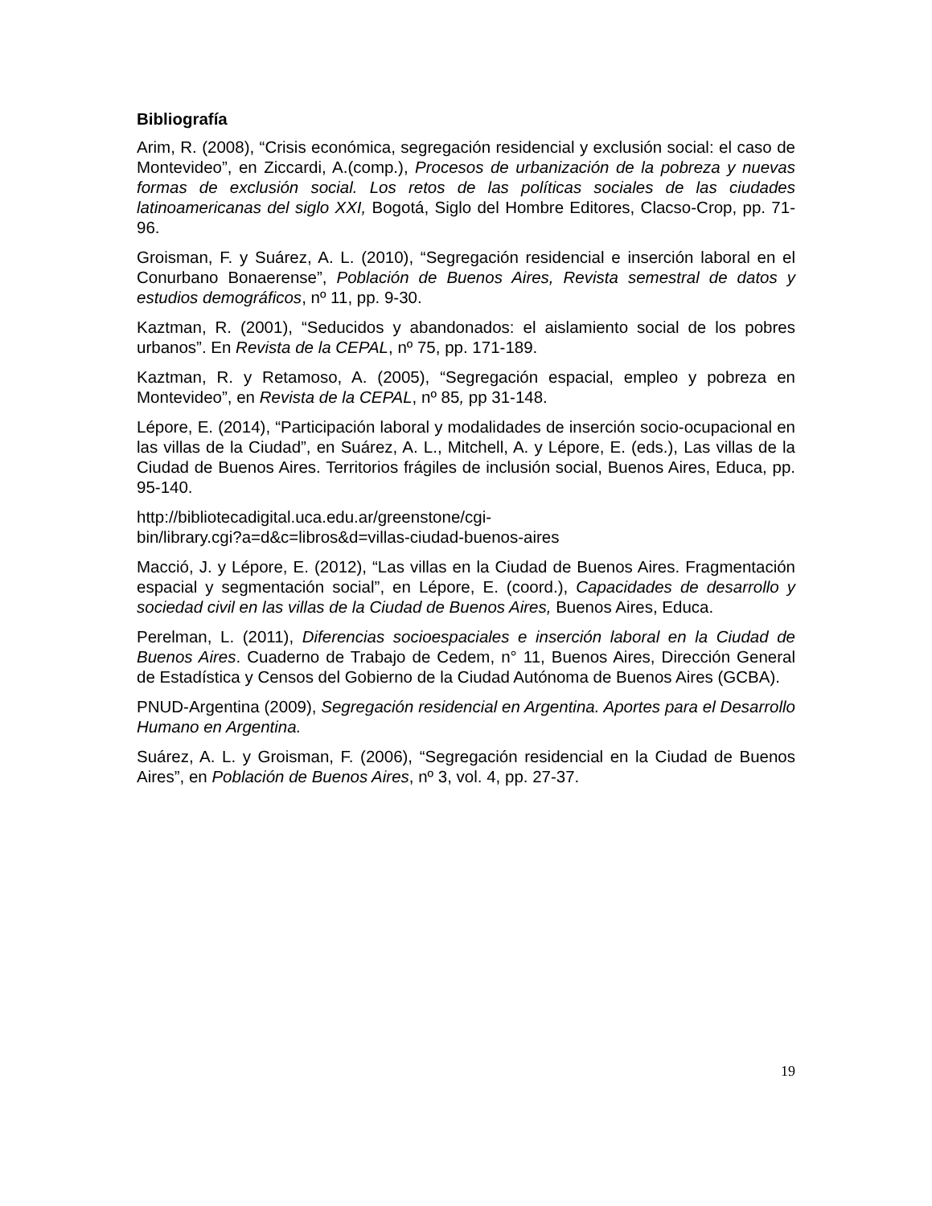Bibliografía
Arim, R. (2008), “Crisis económica, segregación residencial y exclusión social: el caso de Montevideo”, en Ziccardi, A.(comp.), Procesos de urbanización de la pobreza y nuevas formas de exclusión social. Los retos de las políticas sociales de las ciudades latinoamericanas del siglo XXI, Bogotá, Siglo del Hombre Editores, Clacso-Crop, pp. 71-96.
Groisman, F. y Suárez, A. L. (2010), “Segregación residencial e inserción laboral en el Conurbano Bonaerense”, Población de Buenos Aires, Revista semestral de datos y estudios demográficos, nº 11, pp. 9-30.
Kaztman, R. (2001), “Seducidos y abandonados: el aislamiento social de los pobres urbanos”. En Revista de la CEPAL, nº 75, pp. 171-189.
Kaztman, R. y Retamoso, A. (2005), “Segregación espacial, empleo y pobreza en Montevideo”, en Revista de la CEPAL, nº 85, pp 31-148.
Lépore, E. (2014), “Participación laboral y modalidades de inserción socio-ocupacional en las villas de la Ciudad”, en Suárez, A. L., Mitchell, A. y Lépore, E. (eds.), Las villas de la Ciudad de Buenos Aires. Territorios frágiles de inclusión social, Buenos Aires, Educa, pp. 95-140.
http://bibliotecadigital.uca.edu.ar/greenstone/cgi-
bin/library.cgi?a=d&c=libros&d=villas-ciudad-buenos-aires
Macció, J. y Lépore, E. (2012), “Las villas en la Ciudad de Buenos Aires. Fragmentación espacial y segmentación social”, en Lépore, E. (coord.), Capacidades de desarrollo y sociedad civil en las villas de la Ciudad de Buenos Aires, Buenos Aires, Educa.
Perelman, L. (2011), Diferencias socioespaciales e inserción laboral en la Ciudad de Buenos Aires. Cuaderno de Trabajo de Cedem, n° 11, Buenos Aires, Dirección General de Estadística y Censos del Gobierno de la Ciudad Autónoma de Buenos Aires (GCBA).
PNUD-Argentina (2009), Segregación residencial en Argentina. Aportes para el Desarrollo Humano en Argentina.
Suárez, A. L. y Groisman, F. (2006), “Segregación residencial en la Ciudad de Buenos Aires”, en Población de Buenos Aires, nº 3, vol. 4, pp. 27-37.
19